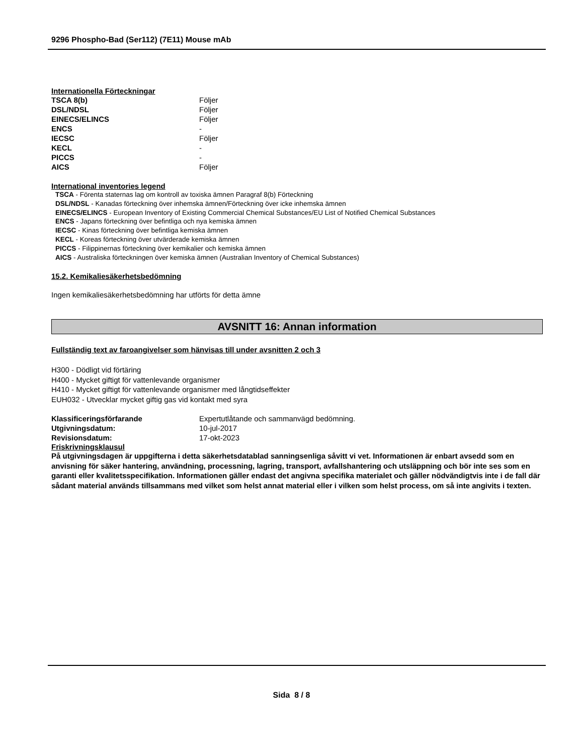9296 Phospho-Bad (Ser112) (7E11) Mouse mAb
Internationella Förteckningar
| TSCA 8(b) | Följer |
| DSL/NDSL | Följer |
| EINECS/ELINCS | Följer |
| ENCS | - |
| IECSC | Följer |
| KECL | - |
| PICCS | - |
| AICS | Följer |
International inventories legend
TSCA - Förenta staternas lag om kontroll av toxiska ämnen Paragraf 8(b) Förteckning
DSL/NDSL - Kanadas förteckning över inhemska ämnen/Förteckning över icke inhemska ämnen
EINECS/ELINCS - European Inventory of Existing Commercial Chemical Substances/EU List of Notified Chemical Substances
ENCS - Japans förteckning över befintliga och nya kemiska ämnen
IECSC - Kinas förteckning över befintliga kemiska ämnen
KECL - Koreas förteckning över utvärderade kemiska ämnen
PICCS - Filippinernas förteckning över kemikalier och kemiska ämnen
AICS - Australiska förteckningen över kemiska ämnen (Australian Inventory of Chemical Substances)
15.2. Kemikaliesäkerhetsbedömning
Ingen kemikaliesäkerhetsbedömning har utförts för detta ämne
AVSNITT 16: Annan information
Fullständig text av faroangivelser som hänvisas till under avsnitten 2 och 3
H300 - Dödligt vid förtäring
H400 - Mycket giftigt för vattenlevande organismer
H410 - Mycket giftigt för vattenlevande organismer med långtidseffekter
EUH032 - Utvecklar mycket giftig gas vid kontakt med syra
| Klassificeringsförfarande | Expertutlåtande och sammanvägd bedömning. |
| Utgivningsdatum: | 10-jul-2017 |
| Revisionsdatum: | 17-okt-2023 |
Friskrivningsklausul
På utgivningsdagen är uppgifterna i detta säkerhetsdatablad sanningsenliga såvitt vi vet. Informationen är enbart avsedd som en anvisning för säker hantering, användning, processning, lagring, transport, avfallshantering och utsläppning och bör inte ses som en garanti eller kvalitetsspecifikation. Informationen gäller endast det angivna specifika materialet och gäller nödvändigtvis inte i de fall där sådant material används tillsammans med vilket som helst annat material eller i vilken som helst process, om så inte angivits i texten.
Sida 8 / 8